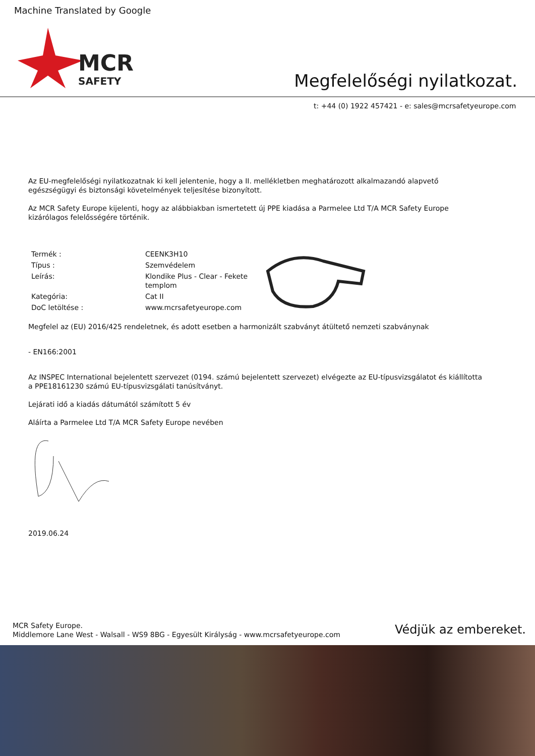Machine Translated by Google
MCR
SAFETY
Megfelelőségi nyilatkozat.
t: +44 (0) 1922 457421 - e: sales@mcrsafetyeurope.com
Az EU-megfelelőségi nyilatkozatnak ki kell jelentenie, hogy a II. mellékletben meghatározott alkalmazandó alapvető egészségügyi és biztonsági követelmények teljesítése bizonyított.
Az MCR Safety Europe kijelenti, hogy az alábbiakban ismertetett új PPE kiadása a Parmelee Ltd T/A MCR Safety Europe kizárólagos felelősségére történik.
| Termék : | CEENK3H10 |
| Típus : | Szemvédelem |
| Leírás: | Klondike Plus - Clear - Fekete templom |
| Kategória: | Cat II |
| DoC letöltése : | www.mcrsafetyeurope.com |
Megfelel az (EU) 2016/425 rendeletnek, és adott esetben a harmonizált szabványt átültető nemzeti szabványnak
- EN166:2001
Az INSPEC International bejelentett szervezet (0194. számú bejelentett szervezet) elvégezte az EU-típusvizsgálatot és kiállította a PPE18161230 számú EU-típusvizsgálati tanúsítványt.
Lejárati idő a kiadás dátumától számított 5 év
Aláírta a Parmelee Ltd T/A MCR Safety Europe nevében
2019.06.24
MCR Safety Europe.
Middlemore Lane West - Walsall - WS9 8BG - Egyesült Királyság - www.mcrsafetyeurope.com
Védjük az embereket.